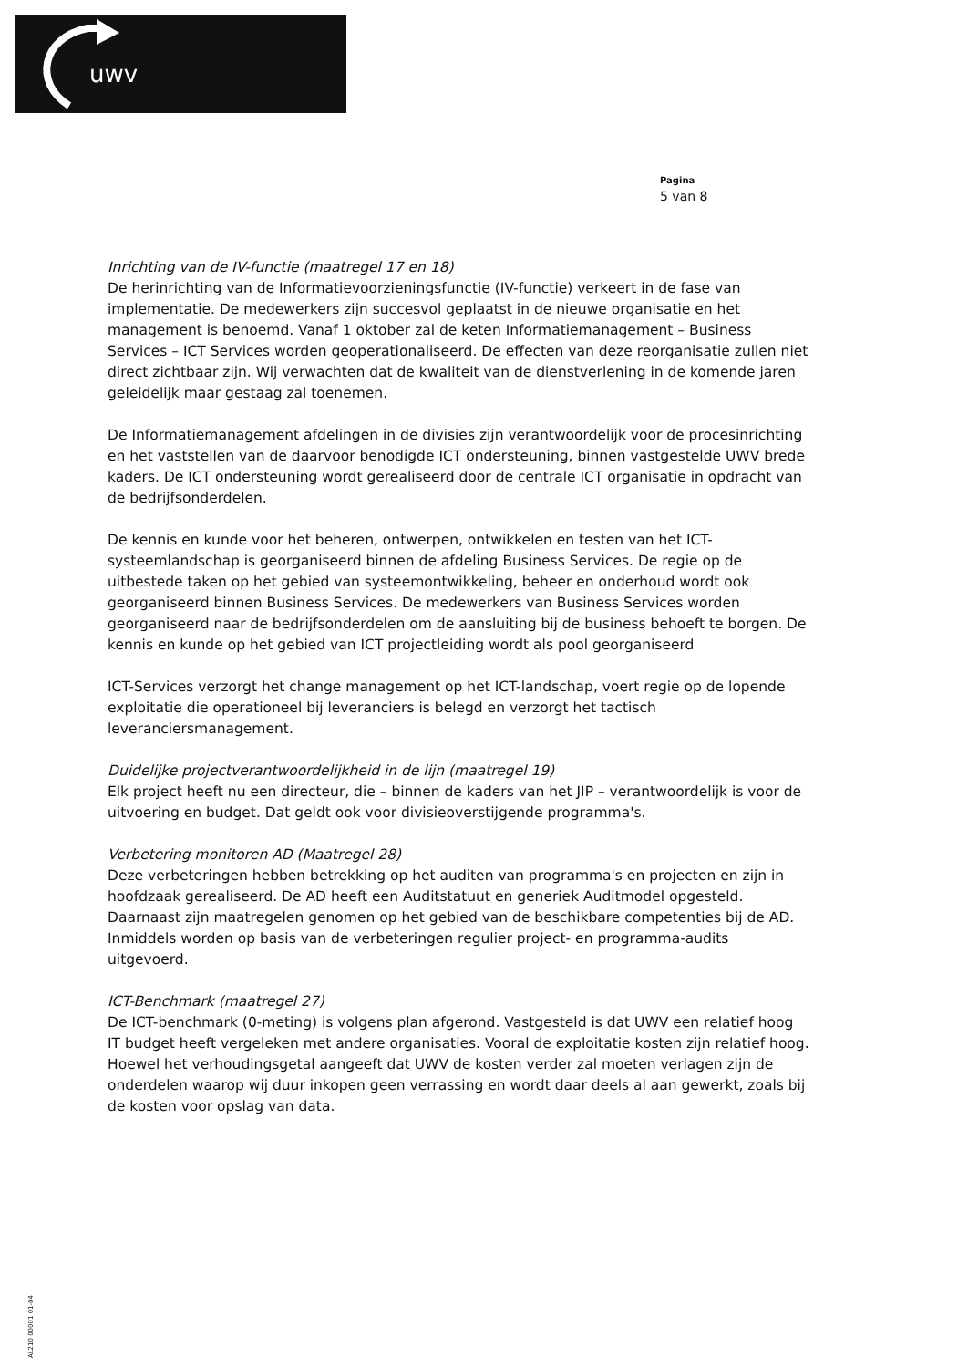uwv
Pagina
5 van 8
Inrichting van de IV-functie (maatregel 17 en 18)
De herinrichting van de Informatievoorzieningsfunctie (IV-functie) verkeert in de fase van implementatie. De medewerkers zijn succesvol geplaatst in de nieuwe organisatie en het management is benoemd. Vanaf 1 oktober zal de keten Informatiemanagement – Business Services – ICT Services worden geoperationaliseerd. De effecten van deze reorganisatie zullen niet direct zichtbaar zijn. Wij verwachten dat de kwaliteit van de dienstverlening in de komende jaren geleidelijk maar gestaag zal toenemen.
De Informatiemanagement afdelingen in de divisies zijn verantwoordelijk voor de procesinrichting en het vaststellen van de daarvoor benodigde ICT ondersteuning, binnen vastgestelde UWV brede kaders. De ICT ondersteuning wordt gerealiseerd door de centrale ICT organisatie in opdracht van de bedrijfsonderdelen.
De kennis en kunde voor het beheren, ontwerpen, ontwikkelen en testen van het ICT-systeemlandschap is georganiseerd binnen de afdeling Business Services. De regie op de uitbestede taken op het gebied van systeemontwikkeling, beheer en onderhoud wordt ook georganiseerd binnen Business Services. De medewerkers van Business Services worden georganiseerd naar de bedrijfsonderdelen om de aansluiting bij de business behoeft te borgen. De kennis en kunde op het gebied van ICT projectleiding wordt als pool georganiseerd
ICT-Services verzorgt het change management op het ICT-landschap, voert regie op de lopende exploitatie die operationeel bij leveranciers is belegd en verzorgt het tactisch leveranciersmanagement.
Duidelijke projectverantwoordelijkheid in de lijn (maatregel 19)
Elk project heeft nu een directeur, die – binnen de kaders van het JIP – verantwoordelijk is voor de uitvoering en budget. Dat geldt ook voor divisieoverstijgende programma's.
Verbetering monitoren AD (Maatregel 28)
Deze verbeteringen hebben betrekking op het auditen van programma's en projecten en zijn in hoofdzaak gerealiseerd. De AD heeft een Auditstatuut en generiek Auditmodel opgesteld. Daarnaast zijn maatregelen genomen op het gebied van de beschikbare competenties bij de AD. Inmiddels worden op basis van de verbeteringen regulier project- en programma-audits uitgevoerd.
ICT-Benchmark (maatregel 27)
De ICT-benchmark (0-meting) is volgens plan afgerond. Vastgesteld is dat UWV een relatief hoog IT budget heeft vergeleken met andere organisaties. Vooral de exploitatie kosten zijn relatief hoog. Hoewel het verhoudingsgetal aangeeft dat UWV de kosten verder zal moeten verlagen zijn de onderdelen waarop wij duur inkopen geen verrassing en wordt daar deels al aan gewerkt, zoals bij de kosten voor opslag van data.
AL210 00001 01-04